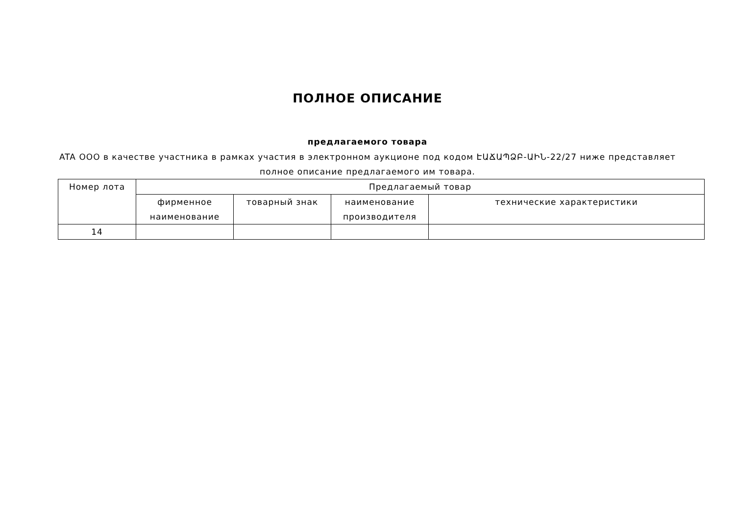ПОЛНОЕ ОПИСАНИЕ
предлагаемого товара
ATA ООО в качестве участника в рамках участия в электронном аукционе под кодом ԷԱՃԱՊՁԲ-ԱԻՆ-22/27 ниже представляет полное описание предлагаемого им товара.
| Номер лота | Предлагаемый товар | | | |
| --- | --- | --- | --- | --- |
| | фирменное наименование | товарный знак | наименование производителя | технические характеристики |
| 14 | | | | |